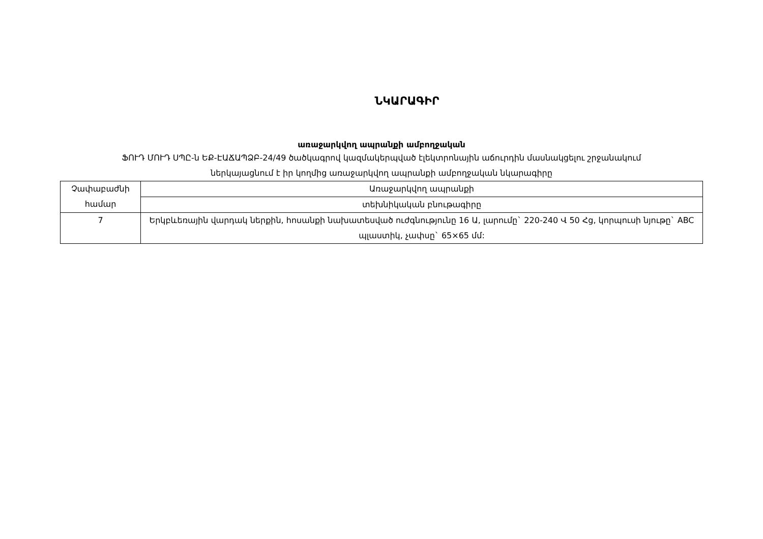ՆԿԱՐԱԳԻՐ
առաջարկվող ապրանքի ամբողջական
ՖՈՒԴ ՄՈՒԴ ՍՊԸ-ն ԵՔ-ԷԱՃԱՊՁԲ-24/49 ծածկագրով կազմակերպված էլեկտրոնային աճուրդին մասնակցելու շրջանակում
ներկայացնում է իր կողմից առաջարկվող ապրանքի ամբողջական նկարագիրը
| Չափաբաժնի համար | Առաջարկվող ապրանքի |
| | տեխնիկական բնութագիրը |
| 7 | Երկբևեռային վարդակ ներքին, հոսանքի նախատեսված ուժգնությունը 16 Ա, լարումը` 220-240 Վ 50 Հց, կորպուսի նյութը` ABC պլաստիկ, չափսը` 65×65 մմ: |